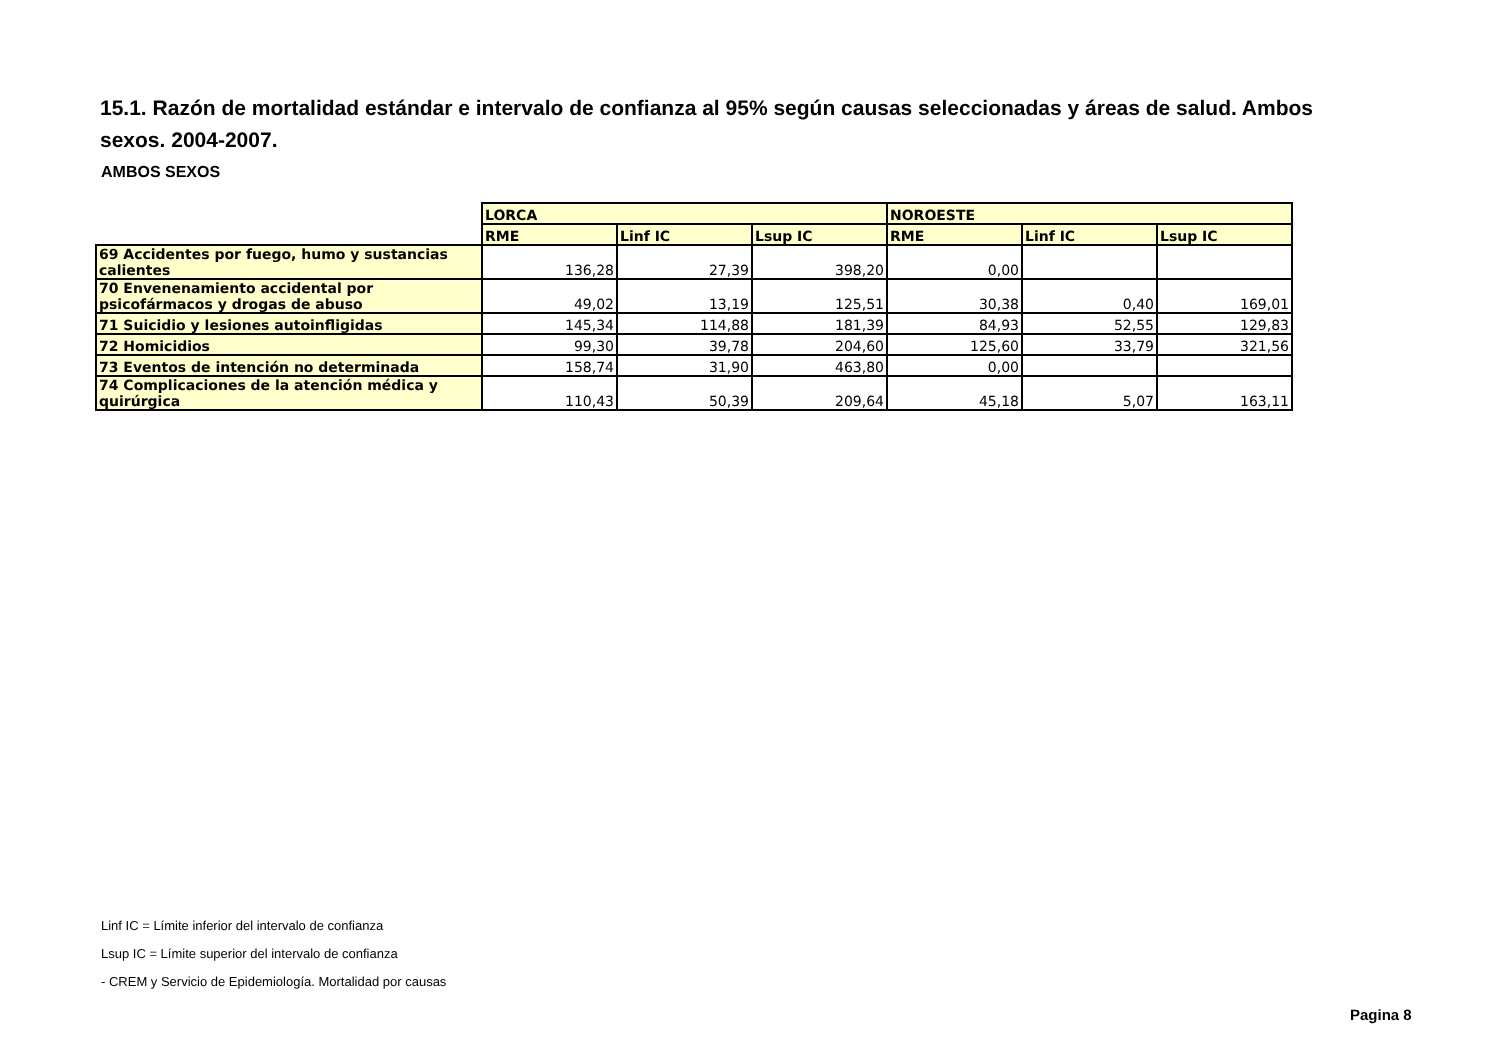15.1. Razón de mortalidad estándar e intervalo de confianza al 95% según causas seleccionadas y áreas de salud. Ambos sexos. 2004-2007.
AMBOS SEXOS
| | LORCA | | | NOROESTE | | |
| | RME | Linf IC | Lsup IC | RME | Linf IC | Lsup IC |
| 69 Accidentes por fuego, humo y sustancias calientes | 136,28 | 27,39 | 398,20 | 0,00 | | |
| 70 Envenenamiento accidental por psicofármacos y drogas de abuso | 49,02 | 13,19 | 125,51 | 30,38 | 0,40 | 169,01 |
| 71 Suicidio y lesiones autoinfligidas | 145,34 | 114,88 | 181,39 | 84,93 | 52,55 | 129,83 |
| 72 Homicidios | 99,30 | 39,78 | 204,60 | 125,60 | 33,79 | 321,56 |
| 73 Eventos de intención no determinada | 158,74 | 31,90 | 463,80 | 0,00 | | |
| 74 Complicaciones de la atención médica y quirúrgica | 110,43 | 50,39 | 209,64 | 45,18 | 5,07 | 163,11 |
Linf IC = Límite inferior del intervalo de confianza
Lsup IC = Límite superior del intervalo de confianza
- CREM y Servicio de Epidemiología. Mortalidad por causas
Pagina 8